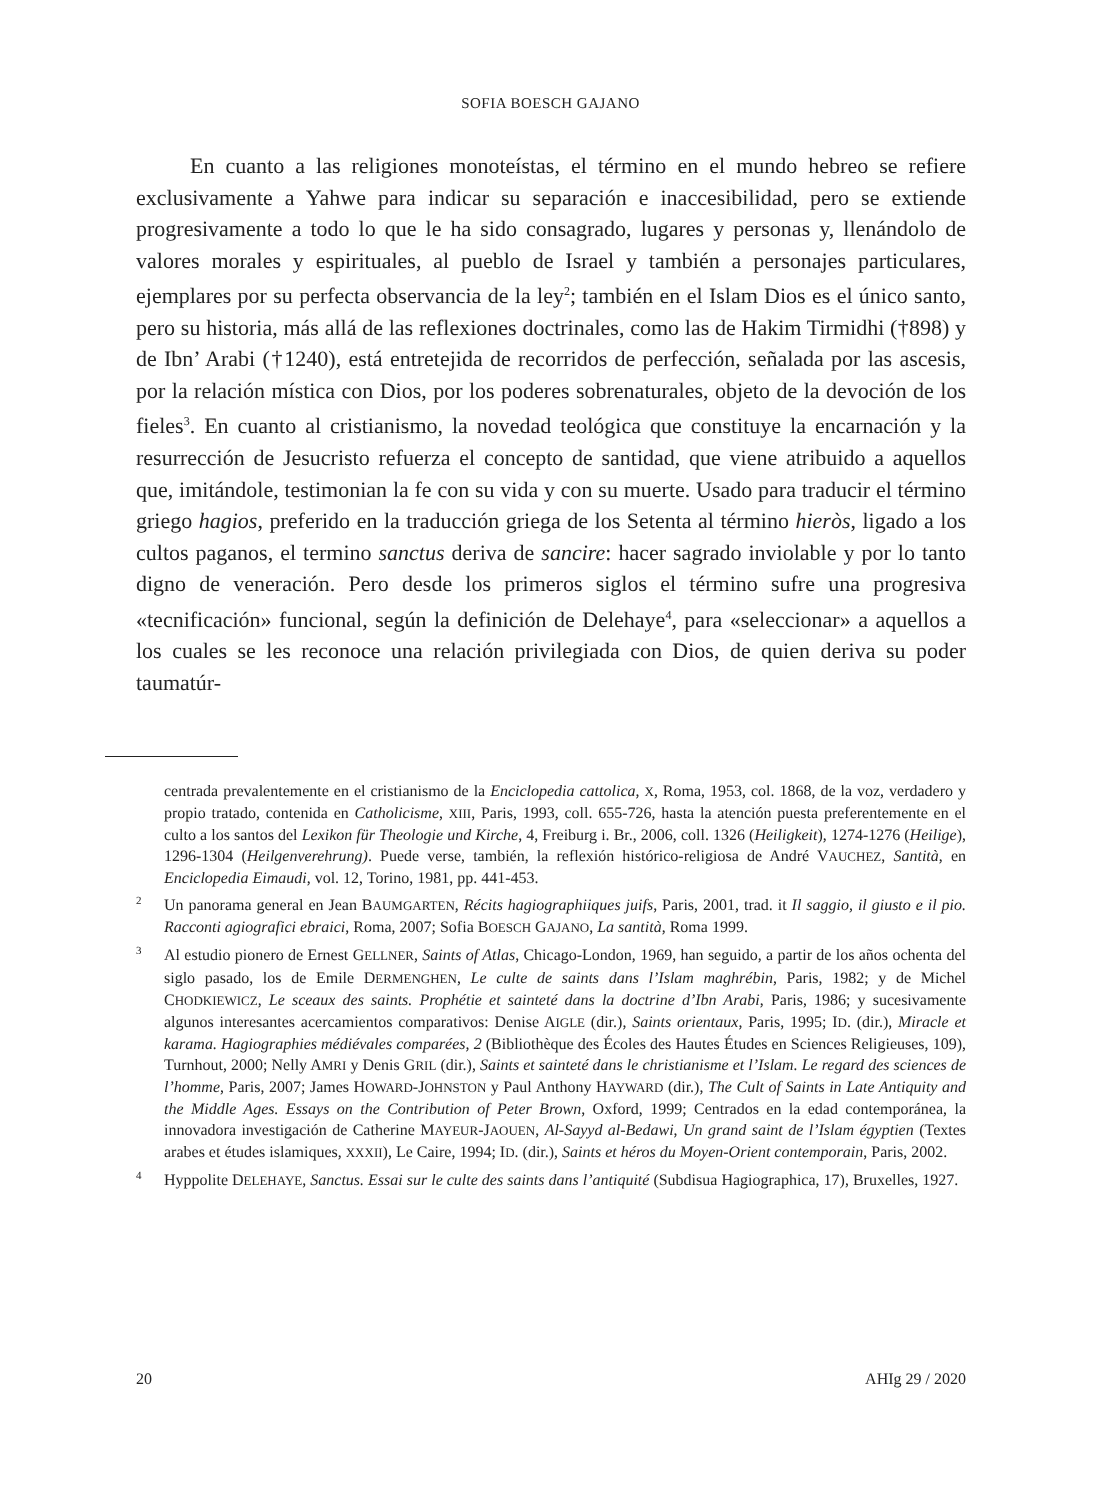SOFIA BOESCH GAJANO
En cuanto a las religiones monoteístas, el término en el mundo hebreo se refiere exclusivamente a Yahwe para indicar su separación e inaccesibilidad, pero se extiende progresivamente a todo lo que le ha sido consagrado, lugares y personas y, llenándolo de valores morales y espirituales, al pueblo de Israel y también a personajes particulares, ejemplares por su perfecta observancia de la ley<sup>2</sup>; también en el Islam Dios es el único santo, pero su historia, más allá de las reflexiones doctrinales, como las de Hakim Tirmidhi (†898) y de Ibn’ Arabi (†1240), está entretejida de recorridos de perfección, señalada por las ascesis, por la relación mística con Dios, por los poderes sobrenaturales, objeto de la devoción de los fieles<sup>3</sup>. En cuanto al cristianismo, la novedad teológica que constituye la encarnación y la resurrección de Jesucristo refuerza el concepto de santidad, que viene atribuido a aquellos que, imitándole, testimonian la fe con su vida y con su muerte. Usado para traducir el término griego hagios, preferido en la traducción griega de los Setenta al término hieròs, ligado a los cultos paganos, el termino sanctus deriva de sancire: hacer sagrado inviolable y por lo tanto digno de veneración. Pero desde los primeros siglos el término sufre una progresiva «tecnificación» funcional, según la definición de Delehaye<sup>4</sup>, para «seleccionar» a aquellos a los cuales se les reconoce una relación privilegiada con Dios, de quien deriva su poder taumatúr-
centrada prevalentemente en el cristianismo de la Enciclopedia cattolica, X, Roma, 1953, col. 1868, de la voz, verdadero y propio tratado, contenida en Catholicisme, XIII, Paris, 1993, coll. 655-726, hasta la atención puesta preferentemente en el culto a los santos del Lexikon für Theologie und Kirche, 4, Freiburg i. Br., 2006, coll. 1326 (Heiligkeit), 1274-1276 (Heilige), 1296-1304 (Heilgenverehrung). Puede verse, también, la reflexión histórico-religiosa de André VAUCHEZ, Santità, en Enciclopedia Eimaudi, vol. 12, Torino, 1981, pp. 441-453.
<sup>2</sup> Un panorama general en Jean BAUMGARTEN, Récits hagiographiiques juifs, Paris, 2001, trad. it Il saggio, il giusto e il pio. Racconti agiografici ebraici, Roma, 2007; Sofia BOESCH GAJANO, La santità, Roma 1999.
<sup>3</sup> Al estudio pionero de Ernest GELLNER, Saints of Atlas, Chicago-London, 1969, han seguido, a partir de los años ochenta del siglo pasado, los de Emile DERMENGHEN, Le culte de saints dans l’Islam maghrébin, Paris, 1982; y de Michel CHODKIEWICZ, Le sceaux des saints. Prophétie et sainteté dans la doctrine d’Ibn Arabi, Paris, 1986; y sucesivamente algunos interesantes acercamientos comparativos: Denise AIGLE (dir.), Saints orientaux, Paris, 1995; ID. (dir.), Miracle et karama. Hagiographies médiévales comparées, 2 (Bibliothèque des Écoles des Hautes Études en Sciences Religieuses, 109), Turnhout, 2000; Nelly AMRI y Denis GRIL (dir.), Saints et sainteté dans le christianisme et l’Islam. Le regard des sciences de l’homme, Paris, 2007; James HOWARD-JOHNSTON y Paul Anthony HAYWARD (dir.), The Cult of Saints in Late Antiquity and the Middle Ages. Essays on the Contribution of Peter Brown, Oxford, 1999; Centrados en la edad contemporánea, la innovadora investigación de Catherine MAYEUR-JAOUEN, Al-Sayyd al-Bedawi, Un grand saint de l’Islam égyptien (Textes arabes et études islamiques, XXXII), Le Caire, 1994; ID. (dir.), Saints et héros du Moyen-Orient contemporain, Paris, 2002.
<sup>4</sup> Hyppolite DELEHAYE, Sanctus. Essai sur le culte des saints dans l’antiquité (Subdisua Hagiographica, 17), Bruxelles, 1927.
20 AHIg 29 / 2020